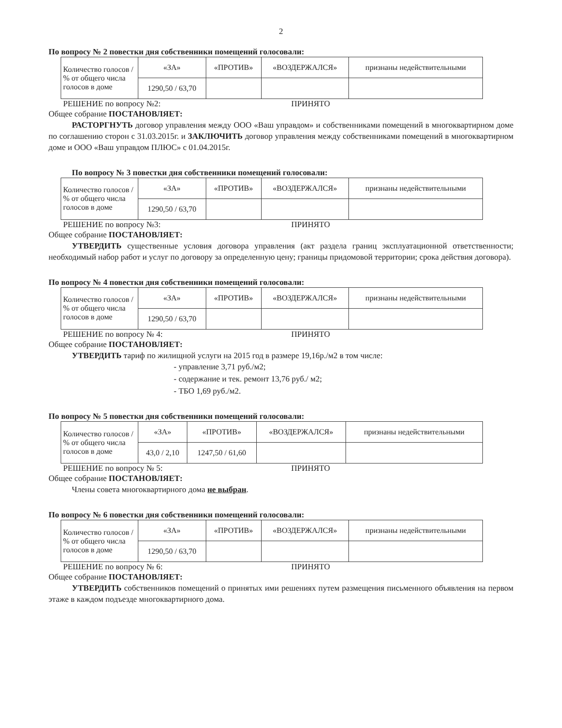2
По вопросу № 2 повестки дня собственники помещений голосовали:
| Количество голосов / % от общего числа голосов в доме | «ЗА» | «ПРОТИВ» | «ВОЗДЕРЖАЛСЯ» | признаны недействительными |
| | 1290,50 / 63,70 | | | |
РЕШЕНИЕ по вопросу №2: ПРИНЯТО
Общее собрание ПОСТАНОВЛЯЕТ:
РАСТОРГНУТЬ договор управления между ООО «Ваш управдом» и собственниками помещений в многоквартирном доме по соглашению сторон с 31.03.2015г. и ЗАКЛЮЧИТЬ договор управления между собственниками помещений в многоквартирном доме и ООО «Ваш управдом ПЛЮС» с 01.04.2015г.
По вопросу № 3 повестки дня собственники помещений голосовали:
| Количество голосов / % от общего числа голосов в доме | «ЗА» | «ПРОТИВ» | «ВОЗДЕРЖАЛСЯ» | признаны недействительными |
| | 1290,50 / 63,70 | | | |
РЕШЕНИЕ по вопросу №3: ПРИНЯТО
Общее собрание ПОСТАНОВЛЯЕТ:
УТВЕРДИТЬ существенные условия договора управления (акт раздела границ эксплуатационной ответственности; необходимый набор работ и услуг по договору за определенную цену; границы придомовой территории; срока действия договора).
По вопросу № 4 повестки дня собственники помещений голосовали:
| Количество голосов / % от общего числа голосов в доме | «ЗА» | «ПРОТИВ» | «ВОЗДЕРЖАЛСЯ» | признаны недействительными |
| | 1290,50 / 63,70 | | | |
РЕШЕНИЕ по вопросу № 4: ПРИНЯТО
Общее собрание ПОСТАНОВЛЯЕТ:
УТВЕРДИТЬ тариф по жилищной услуги на 2015 год в размере 19,16р./м2 в том числе:
- управление 3,71 руб./м2;
- содержание и тек. ремонт 13,76 руб./ м2;
- ТБО 1,69 руб./м2.
По вопросу № 5 повестки дня собственники помещений голосовали:
| Количество голосов / % от общего числа голосов в доме | «ЗА» | «ПРОТИВ» | «ВОЗДЕРЖАЛСЯ» | признаны недействительными |
| | 43,0 / 2,10 | 1247,50 / 61,60 | | |
РЕШЕНИЕ по вопросу № 5: ПРИНЯТО
Общее собрание ПОСТАНОВЛЯЕТ:
Члены совета многоквартирного дома не выбран.
По вопросу № 6 повестки дня собственники помещений голосовали:
| Количество голосов / % от общего числа голосов в доме | «ЗА» | «ПРОТИВ» | «ВОЗДЕРЖАЛСЯ» | признаны недействительными |
| | 1290,50 / 63,70 | | | |
РЕШЕНИЕ по вопросу № 6: ПРИНЯТО
Общее собрание ПОСТАНОВЛЯЕТ:
УТВЕРДИТЬ собственников помещений о принятых ими решениях путем размещения письменного объявления на первом этаже в каждом подъезде многоквартирного дома.